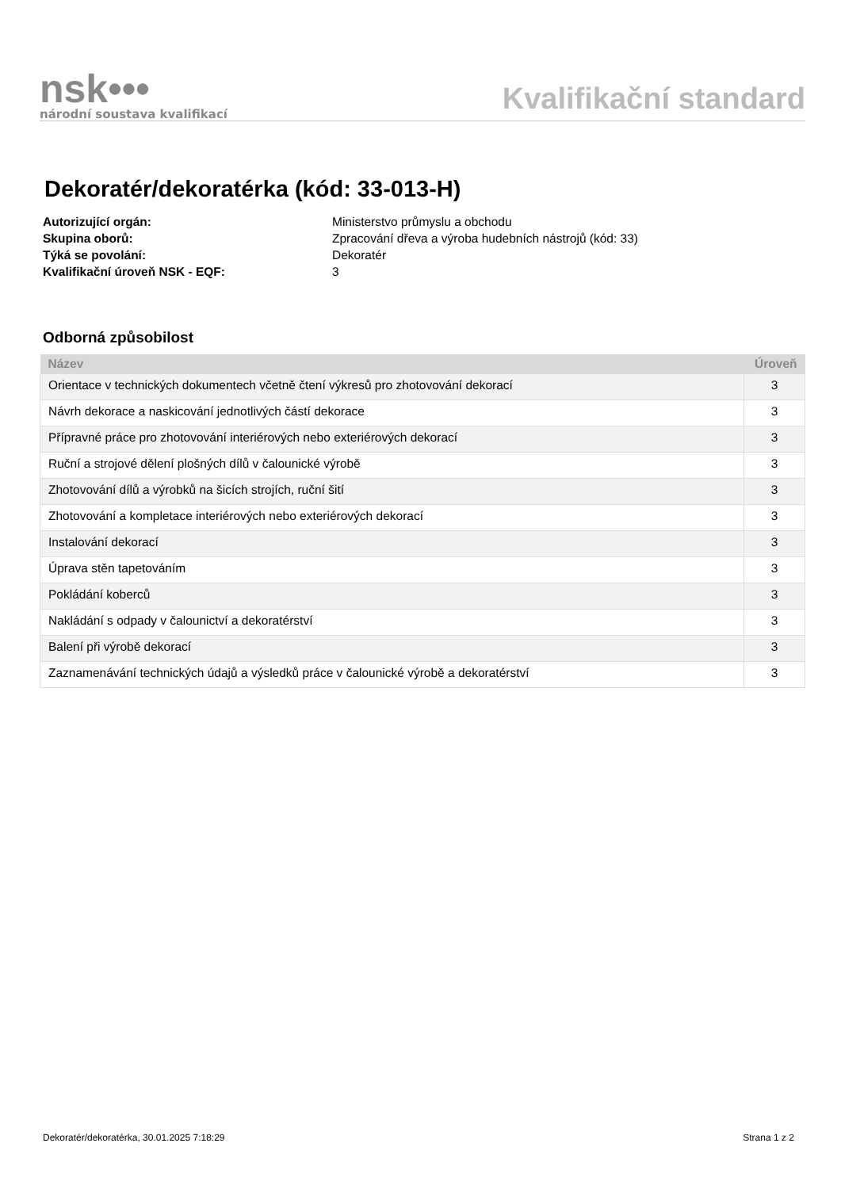nsk•••
národní soustava kvalifikací
Kvalifikační standard
Dekoratér/dekoratérka (kód: 33-013-H)
Autorizující orgán: Ministerstvo průmyslu a obchodu Skupina oborů: Zpracování dřeva a výroba hudebních nástrojů (kód: 33) Týká se povolání: Dekoratér Kvalifikační úroveň NSK - EQF: 3
Odborná způsobilost
| Název | Úroveň |
| --- | --- |
| Orientace v technických dokumentech včetně čtení výkresů pro zhotovování dekorací | 3 |
| Návrh dekorace a naskicování jednotlivých částí dekorace | 3 |
| Přípravné práce pro zhotovování interiérových nebo exteriérových dekorací | 3 |
| Ruční a strojové dělení plošných dílů v čalounické výrobě | 3 |
| Zhotovování dílů a výrobků na šicích strojích, ruční šití | 3 |
| Zhotovování a kompletace interiérových nebo exteriérových dekorací | 3 |
| Instalování dekorací | 3 |
| Úprava stěn tapetováním | 3 |
| Pokládání koberců | 3 |
| Nakládání s odpady v čalounictví a dekoratérství | 3 |
| Balení při výrobě dekorací | 3 |
| Zaznamenávání technických údajů a výsledků práce v čalounické výrobě a dekoratérství | 3 |
Dekoratér/dekoratérka, 30.01.2025 7:18:29 Strana 1 z 2